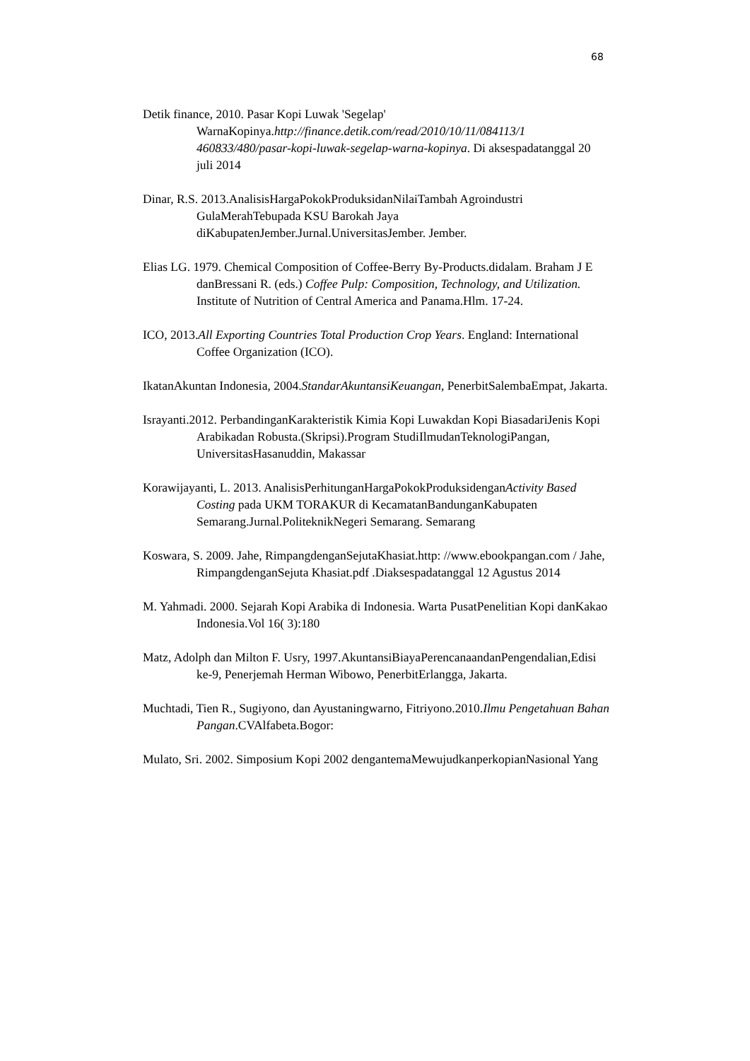68
Detik finance, 2010. Pasar Kopi Luwak 'Segelap' WarnaKopinya.http://finance.detik.com/read/2010/10/11/084113/1 460833/480/pasar-kopi-luwak-segelap-warna-kopinya. Di aksespadatanggal 20 juli 2014
Dinar, R.S. 2013.AnalisisHargaPokokProduksidanNilaiTambah Agroindustri GulaMerahTebupada KSU Barokah Jaya diKabupatenJember.Jurnal.UniversitasJember. Jember.
Elias LG. 1979. Chemical Composition of Coffee-Berry By-Products.didalam. Braham J E danBressani R. (eds.) Coffee Pulp: Composition, Technology, and Utilization. Institute of Nutrition of Central America and Panama.Hlm. 17-24.
ICO, 2013.All Exporting Countries Total Production Crop Years. England: International Coffee Organization (ICO).
IkatanAkuntan Indonesia, 2004.StandarAkuntansiKeuangan, PenerbitSalembaEmpat, Jakarta.
Israyanti.2012. PerbandinganKarakteristik Kimia Kopi Luwakdan Kopi BiasadariJenis Kopi Arabikadan Robusta.(Skripsi).Program StudiIlmudanTeknologiPangan, UniversitasHasanuddin, Makassar
Korawijayanti, L. 2013. AnalisisPerhitunganHargaPokokProduksidenganActivity Based Costing pada UKM TORAKUR di KecamatanBandunganKabupaten Semarang.Jurnal.PoliteknikNegeri Semarang. Semarang
Koswara, S. 2009. Jahe, RimpangdenganSejutaKhasiat.http: //www.ebookpangan.com / Jahe, RimpangdenganSejuta Khasiat.pdf .Diaksespadatanggal 12 Agustus 2014
M. Yahmadi. 2000. Sejarah Kopi Arabika di Indonesia. Warta PusatPenelitian Kopi danKakao Indonesia.Vol 16( 3):180
Matz, Adolph dan Milton F. Usry, 1997.AkuntansiBiayaPerencanaandanPengendalian,Edisi ke-9, Penerjemah Herman Wibowo, PenerbitErlangga, Jakarta.
Muchtadi, Tien R., Sugiyono, dan Ayustaningwarno, Fitriyono.2010.Ilmu Pengetahuan Bahan Pangan.CVAlfabeta.Bogor:
Mulato, Sri. 2002. Simposium Kopi 2002 dengantemaMewujudkanperkopianNasional Yang